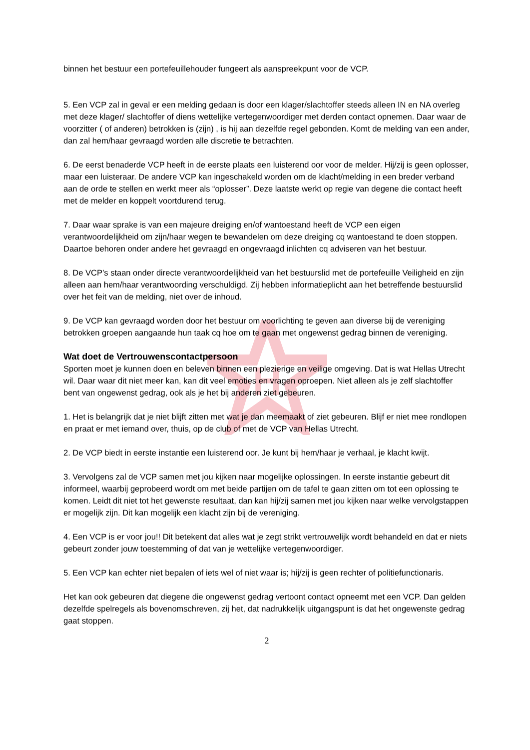H
binnen het bestuur een portefeuillehouder fungeert als aanspreekpunt voor de VCP.
5. Een VCP zal in geval er een melding gedaan is door een klager/slachtoffer steeds alleen IN en NA overleg met deze klager/ slachtoffer of diens wettelijke vertegenwoordiger met derden contact opnemen. Daar waar de voorzitter ( of anderen) betrokken is (zijn) , is hij aan dezelfde regel gebonden. Komt de melding van een ander, dan zal hem/haar gevraagd worden alle discretie te betrachten.
6. De eerst benaderde VCP heeft in de eerste plaats een luisterend oor voor de melder. Hij/zij is geen oplosser, maar een luisteraar. De andere VCP kan ingeschakeld worden om de klacht/melding in een breder verband aan de orde te stellen en werkt meer als “oplosser”. Deze laatste werkt op regie van degene die contact heeft met de melder en koppelt voortdurend terug.
7. Daar waar sprake is van een majeure dreiging en/of wantoestand heeft de VCP een eigen verantwoordelijkheid om zijn/haar wegen te bewandelen om deze dreiging cq wantoestand te doen stoppen. Daartoe behoren onder andere het gevraagd en ongevraagd inlichten cq adviseren van het bestuur.
8. De VCP’s staan onder directe verantwoordelijkheid van het bestuurslid met de portefeuille Veiligheid en zijn alleen aan hem/haar verantwoording verschuldigd. Zij hebben informatieplicht aan het betreffende bestuurslid over het feit van de melding, niet over de inhoud.
9. De VCP kan gevraagd worden door het bestuur om voorlichting te geven aan diverse bij de vereniging betrokken groepen aangaande hun taak cq hoe om te gaan met ongewenst gedrag binnen de vereniging.
Wat doet de Vertrouwenscontactpersoon
Sporten moet je kunnen doen en beleven binnen een plezierige en veilige omgeving. Dat is wat Hellas Utrecht wil. Daar waar dit niet meer kan, kan dit veel emoties en vragen oproepen. Niet alleen als je zelf slachtoffer bent van ongewenst gedrag, ook als je het bij anderen ziet gebeuren.
1. Het is belangrijk dat je niet blijft zitten met wat je dan meemaakt of ziet gebeuren. Blijf er niet mee rondlopen en praat er met iemand over, thuis, op de club of met de VCP van Hellas Utrecht.
2. De VCP biedt in eerste instantie een luisterend oor. Je kunt bij hem/haar je verhaal, je klacht kwijt.
3. Vervolgens zal de VCP samen met jou kijken naar mogelijke oplossingen. In eerste instantie gebeurt dit informeel, waarbij geprobeerd wordt om met beide partijen om de tafel te gaan zitten om tot een oplossing te komen. Leidt dit niet tot het gewenste resultaat, dan kan hij/zij samen met jou kijken naar welke vervolgstappen er mogelijk zijn. Dit kan mogelijk een klacht zijn bij de vereniging.
4. Een VCP is er voor jou!! Dit betekent dat alles wat je zegt strikt vertrouwelijk wordt behandeld en dat er niets gebeurt zonder jouw toestemming of dat van je wettelijke vertegenwoordiger.
5. Een VCP kan echter niet bepalen of iets wel of niet waar is; hij/zij is geen rechter of politiefunctionaris.
Het kan ook gebeuren dat diegene die ongewenst gedrag vertoont contact opneemt met een VCP. Dan gelden dezelfde spelregels als bovenomschreven, zij het, dat nadrukkelijk uitgangspunt is dat het ongewenste gedrag gaat stoppen.
2